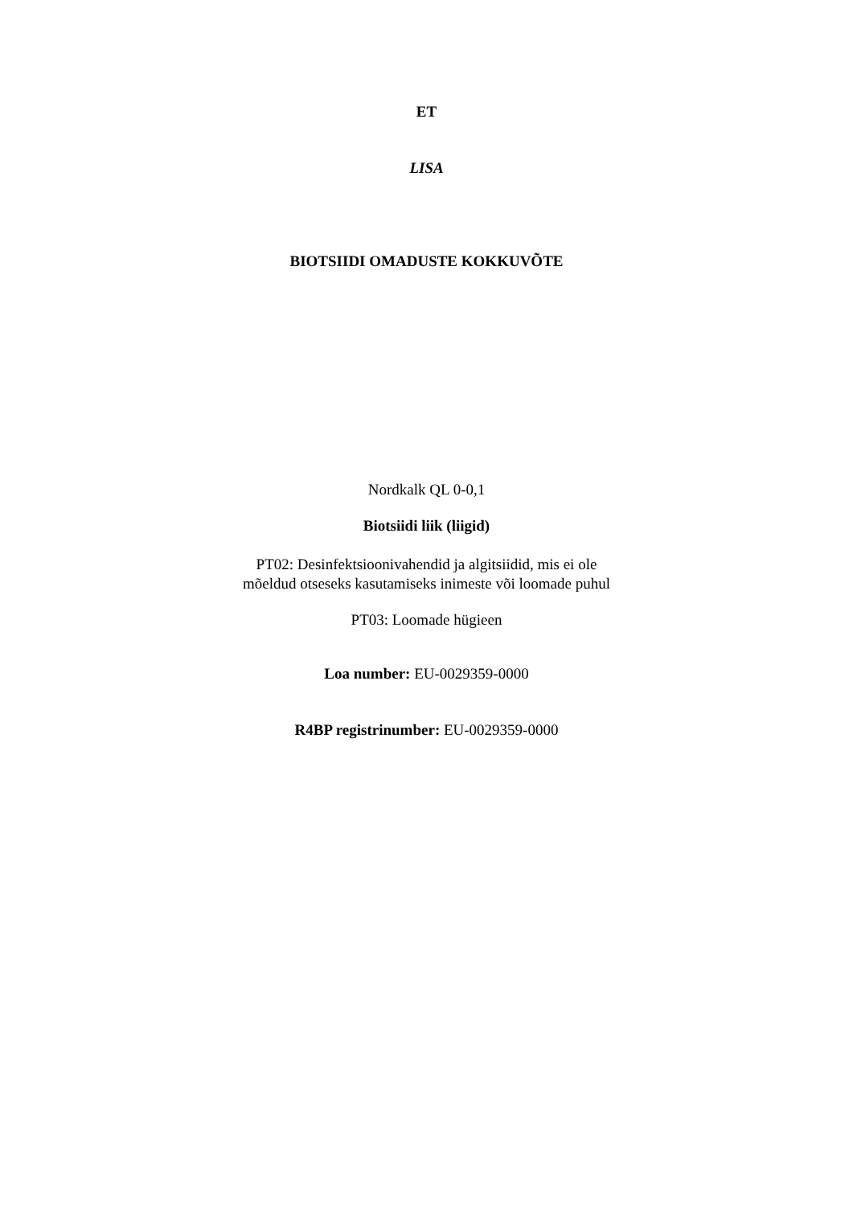ET
LISA
BIOTSIIDI OMADUSTE KOKKUVÕTE
Nordkalk QL 0-0,1
Biotsiidi liik (liigid)
PT02: Desinfektsioonivahendid ja algitsiidid, mis ei ole
mõeldud otseseks kasutamiseks inimeste või loomade puhul
PT03: Loomade hügieen
Loa number: EU-0029359-0000
R4BP registrinumber: EU-0029359-0000